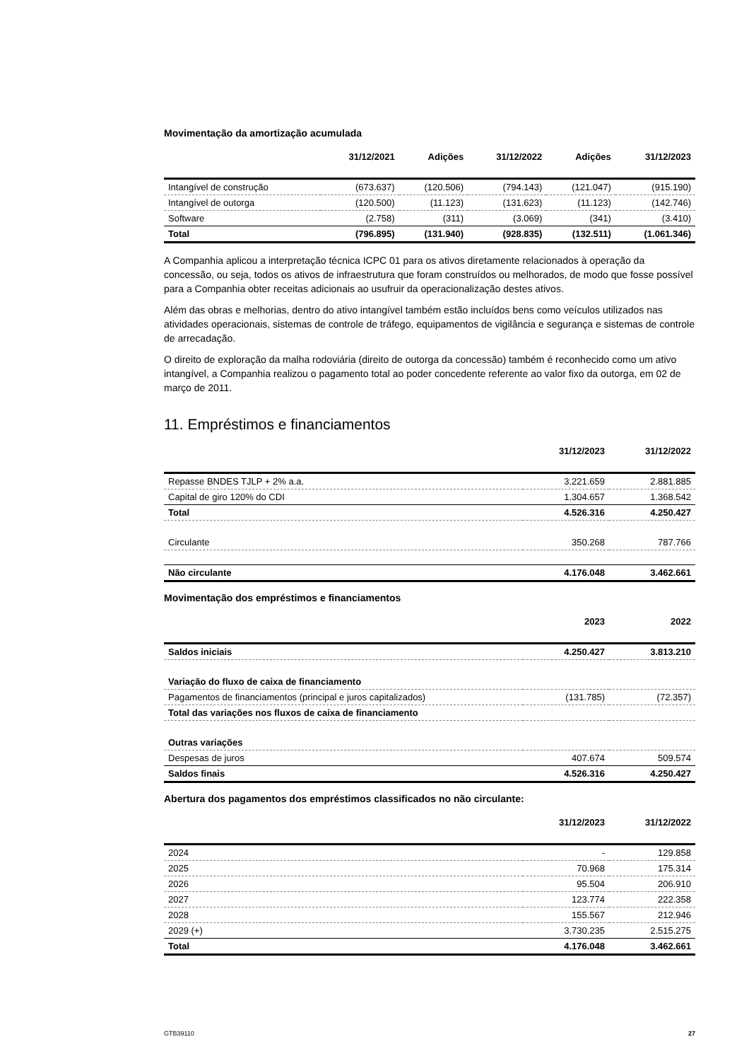Movimentação da amortização acumulada
| | 31/12/2021 | Adições | 31/12/2022 | Adições | 31/12/2023 |
| --- | --- | --- | --- | --- | --- |
| Intangível de construção | (673.637) | (120.506) | (794.143) | (121.047) | (915.190) |
| Intangível de outorga | (120.500) | (11.123) | (131.623) | (11.123) | (142.746) |
| Software | (2.758) | (311) | (3.069) | (341) | (3.410) |
| Total | (796.895) | (131.940) | (928.835) | (132.511) | (1.061.346) |
A Companhia aplicou a interpretação técnica ICPC 01 para os ativos diretamente relacionados à operação da concessão, ou seja, todos os ativos de infraestrutura que foram construídos ou melhorados, de modo que fosse possível para a Companhia obter receitas adicionais ao usufruir da operacionalização destes ativos.
Além das obras e melhorias, dentro do ativo intangível também estão incluídos bens como veículos utilizados nas atividades operacionais, sistemas de controle de tráfego, equipamentos de vigilância e segurança e sistemas de controle de arrecadação.
O direito de exploração da malha rodoviária (direito de outorga da concessão) também é reconhecido como um ativo intangível, a Companhia realizou o pagamento total ao poder concedente referente ao valor fixo da outorga, em 02 de março de 2011.
11. Empréstimos e financiamentos
| | 31/12/2023 | 31/12/2022 |
| --- | --- | --- |
| Repasse BNDES TJLP + 2% a.a. | 3.221.659 | 2.881.885 |
| Capital de giro 120% do CDI | 1.304.657 | 1.368.542 |
| Total | 4.526.316 | 4.250.427 |
| Circulante | 350.268 | 787.766 |
| Não circulante | 4.176.048 | 3.462.661 |
Movimentação dos empréstimos e financiamentos
| | 2023 | 2022 |
| --- | --- | --- |
| Saldos iniciais | 4.250.427 | 3.813.210 |
| Variação do fluxo de caixa de financiamento | | |
| Pagamentos de financiamentos (principal e juros capitalizados) | (131.785) | (72.357) |
| Total das variações nos fluxos de caixa de financiamento | | |
| Outras variações | | |
| Despesas de juros | 407.674 | 509.574 |
| Saldos finais | 4.526.316 | 4.250.427 |
Abertura dos pagamentos dos empréstimos classificados no não circulante:
| | 31/12/2023 | 31/12/2022 |
| --- | --- | --- |
| 2024 | - | 129.858 |
| 2025 | 70.968 | 175.314 |
| 2026 | 95.504 | 206.910 |
| 2027 | 123.774 | 222.358 |
| 2028 | 155.567 | 212.946 |
| 2029 (+) | 3.730.235 | 2.515.275 |
| Total | 4.176.048 | 3.462.661 |
GTB39110 27